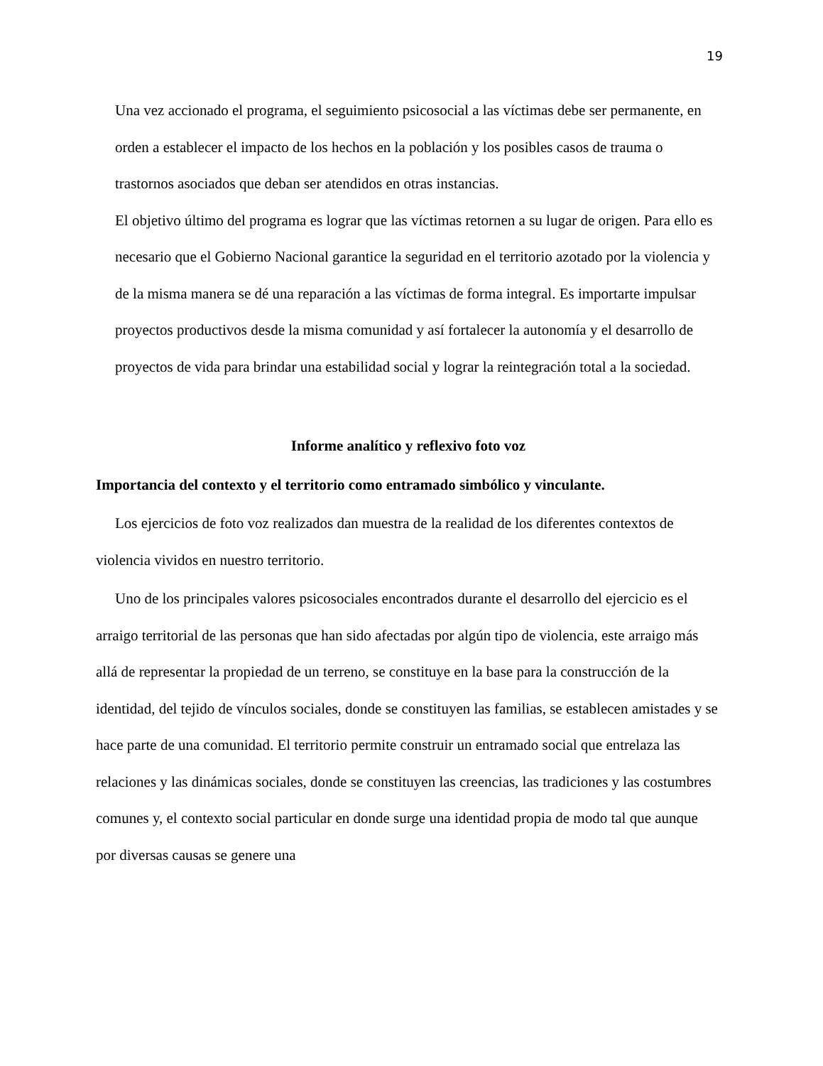19
Una vez accionado el programa, el seguimiento psicosocial a las víctimas debe ser permanente, en orden a establecer el impacto de los hechos en la población y los posibles casos de trauma o trastornos asociados que deban ser atendidos en otras instancias.
El objetivo último del programa es lograr que las víctimas retornen a su lugar de origen. Para ello es necesario que el Gobierno Nacional garantice la seguridad en el territorio azotado por la violencia y de la misma manera se dé una reparación a las víctimas de forma integral. Es importarte impulsar proyectos productivos desde la misma comunidad y así fortalecer la autonomía y el desarrollo de proyectos de vida para brindar una estabilidad social y lograr la reintegración total a la sociedad.
Informe analítico y reflexivo foto voz
Importancia del contexto y el territorio como entramado simbólico y vinculante.
Los ejercicios de foto voz realizados dan muestra de la realidad de los diferentes contextos de violencia vividos en nuestro territorio.
Uno de los principales valores psicosociales encontrados durante el desarrollo del ejercicio es el arraigo territorial de las personas que han sido afectadas por algún tipo de violencia, este arraigo más allá de representar la propiedad de un terreno, se constituye en la base para la construcción de la identidad, del tejido de vínculos sociales, donde se constituyen las familias, se establecen amistades y se hace parte de una comunidad. El territorio permite construir un entramado social que entrelaza las relaciones y las dinámicas sociales, donde se constituyen las creencias, las tradiciones y las costumbres comunes y, el contexto social particular en donde surge una identidad propia de modo tal que aunque por diversas causas se genere una